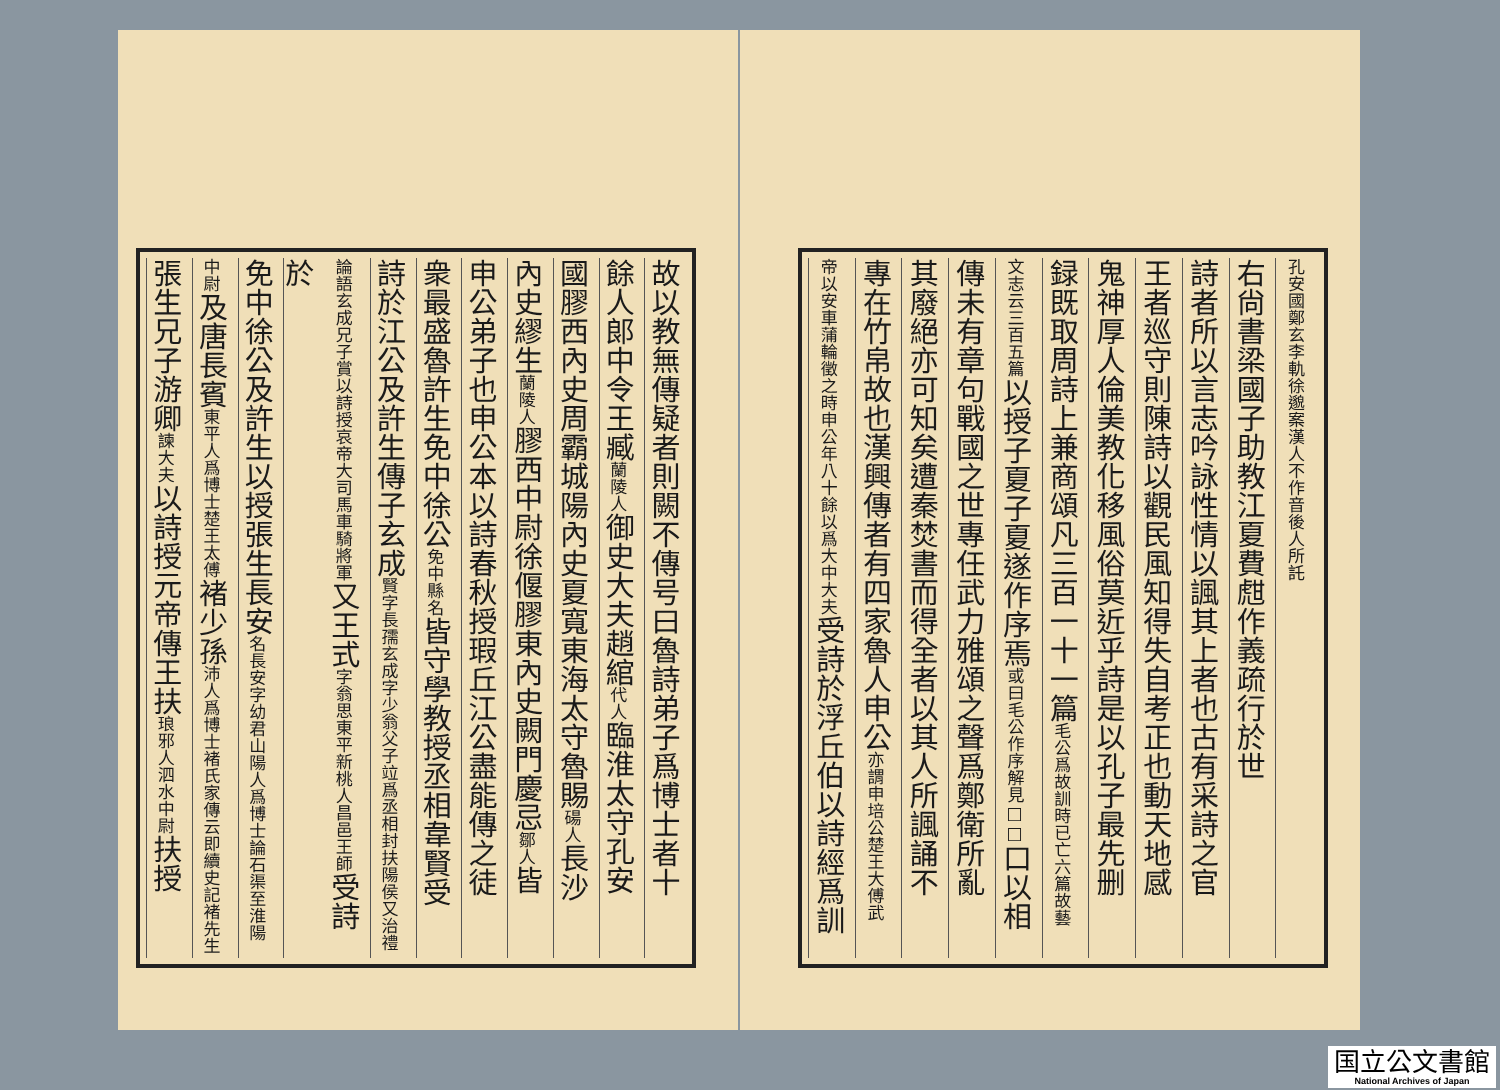故以教無傳疑者則闕不傳号曰魯詩弟子爲博士者十
餘人郎中令王臧蘭陵人御史大夫趙綰代人臨淮太守孔安
國膠西內史周霸城陽內史夏寬東海太守魯賜碭人長沙
內史繆生蘭陵人膠西中尉徐偃膠東內史闕門慶忌鄒人皆
申公弟子也申公本以詩春秋授瑕丘江公盡能傳之徒
衆最盛魯許生免中徐公免中縣名皆守學教授丞相韋賢受
詩於江公及許生傳子玄成賢字長孺玄成字少翁父子竝爲丞相封扶陽侯又治禮
論語玄成兄子賞以詩授哀帝大司馬車騎將軍又王式字翁思東平新桃人昌邑王師受詩於
免中徐公及許生以授張生長安名長安字幼君山陽人爲博士論石渠至淮陽
中尉及唐長賓東平人爲博士楚王太傅褚少孫沛人爲博士褚氏家傳云即續史記褚先生
張生兄子游卿諫大夫以詩授元帝傳王扶琅邪人泗水中尉扶授
孔安國鄭玄李軌徐邈案漢人不作音後人所託
右尙書梁國子助教江夏費甝作義疏行於世
詩者所以言志吟詠性情以諷其上者也古有采詩之官
王者巡守則陳詩以觀民風知得失自考正也動天地感
鬼神厚人倫美教化移風俗莫近乎詩是以孔子最先删
録既取周詩上兼商頌凡三百一十一篇毛公爲故訓時已亡六篇故藝
文志云三百五篇以授子夏子夏遂作序焉或曰毛公作序解見□□口以相
傳未有章句戰國之世專任武力雅頌之聲爲鄭衛所亂
其廢絕亦可知矣遭秦焚書而得全者以其人所諷誦不
專在竹帛故也漢興傳者有四家魯人申公亦謂申培公楚王大傅武
帝以安車蒲輪徵之時申公年八十餘以爲大中大夫受詩於浮丘伯以詩經爲訓
国立公文書館
National Archives of Japan